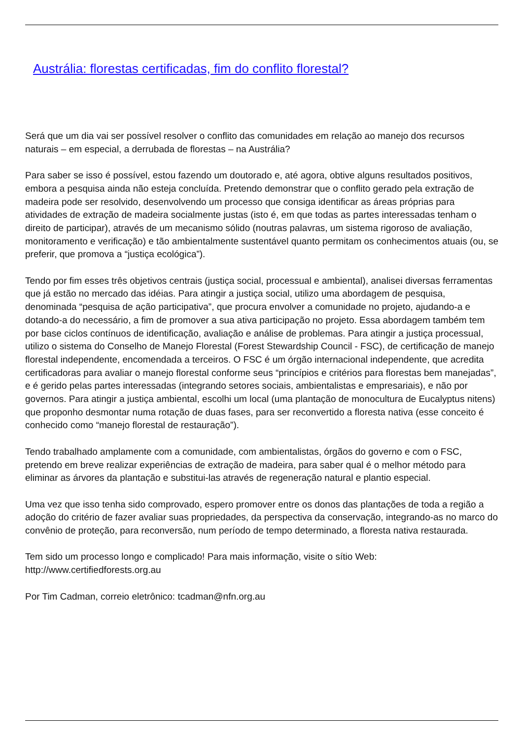Austrália: florestas certificadas, fim do conflito florestal?
Será que um dia vai ser possível resolver o conflito das comunidades em relação ao manejo dos recursos naturais – em especial, a derrubada de florestas – na Austrália?
Para saber se isso é possível, estou fazendo um doutorado e, até agora, obtive alguns resultados positivos, embora a pesquisa ainda não esteja concluída. Pretendo demonstrar que o conflito gerado pela extração de madeira pode ser resolvido, desenvolvendo um processo que consiga identificar as áreas próprias para atividades de extração de madeira socialmente justas (isto é, em que todas as partes interessadas tenham o direito de participar), através de um mecanismo sólido (noutras palavras, um sistema rigoroso de avaliação, monitoramento e verificação) e tão ambientalmente sustentável quanto permitam os conhecimentos atuais (ou, se preferir, que promova a “justiça ecológica”).
Tendo por fim esses três objetivos centrais (justiça social, processual e ambiental), analisei diversas ferramentas que já estão no mercado das idéias. Para atingir a justiça social, utilizo uma abordagem de pesquisa, denominada “pesquisa de ação participativa”, que procura envolver a comunidade no projeto, ajudando-a e dotando-a do necessário, a fim de promover a sua ativa participação no projeto. Essa abordagem também tem por base ciclos contínuos de identificação, avaliação e análise de problemas. Para atingir a justiça processual, utilizo o sistema do Conselho de Manejo Florestal (Forest Stewardship Council - FSC), de certificação de manejo florestal independente, encomendada a terceiros. O FSC é um órgão internacional independente, que acredita certificadoras para avaliar o manejo florestal conforme seus “princípios e critérios para florestas bem manejadas”, e é gerido pelas partes interessadas (integrando setores sociais, ambientalistas e empresariais), e não por governos. Para atingir a justiça ambiental, escolhi um local (uma plantação de monocultura de Eucalyptus nitens) que proponho desmontar numa rotação de duas fases, para ser reconvertido a floresta nativa (esse conceito é conhecido como “manejo florestal de restauração”).
Tendo trabalhado amplamente com a comunidade, com ambientalistas, órgãos do governo e com o FSC, pretendo em breve realizar experiências de extração de madeira, para saber qual é o melhor método para eliminar as árvores da plantação e substitui-las através de regeneração natural e plantio especial.
Uma vez que isso tenha sido comprovado, espero promover entre os donos das plantações de toda a região a adoção do critério de fazer avaliar suas propriedades, da perspectiva da conservação, integrando-as no marco do convênio de proteção, para reconversão, num período de tempo determinado, a floresta nativa restaurada.
Tem sido um processo longo e complicado! Para mais informação, visite o sítio Web: http://www.certifiedforests.org.au
Por Tim Cadman, correio eletrônico: tcadman@nfn.org.au